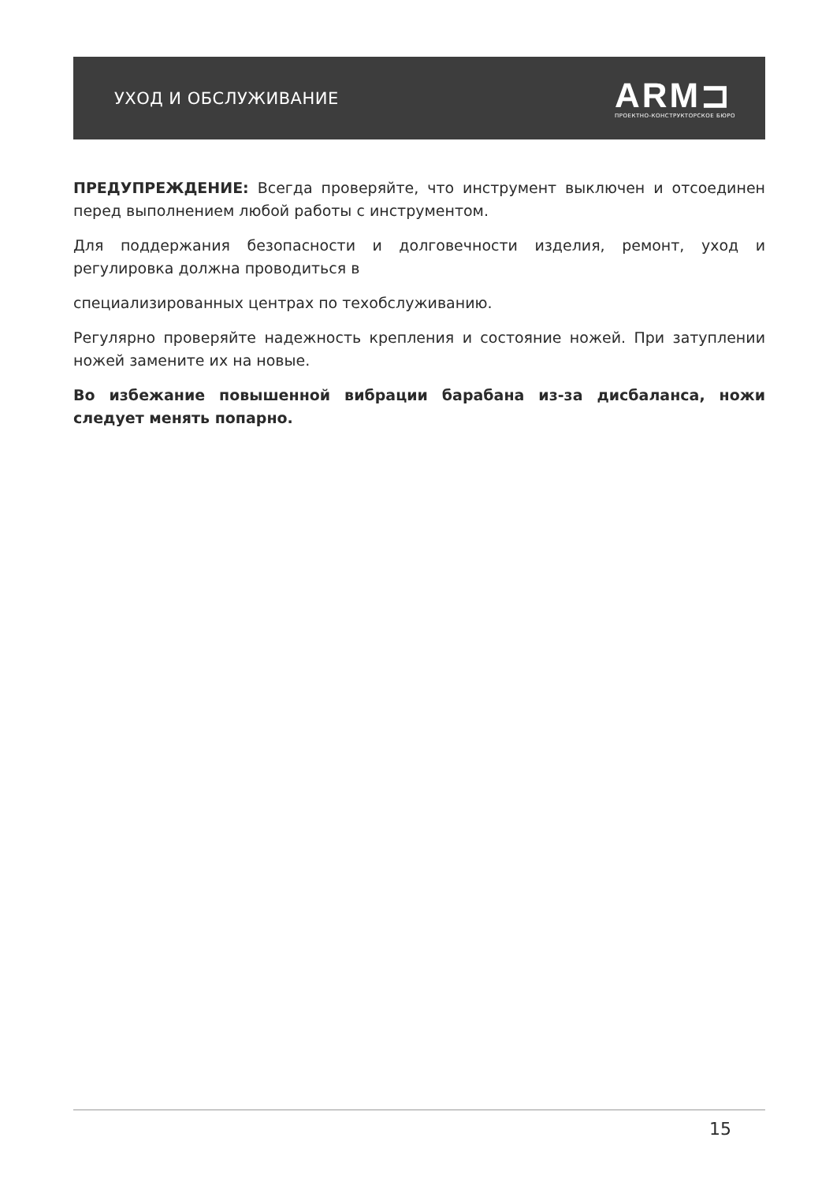УХОД И ОБСЛУЖИВАНИЕ
ARM⊐
ПРОЕКТНО-КОНСТРУКТОРСКОЕ БЮРО
ПРЕДУПРЕЖДЕНИЕ: Всегда проверяйте, что инструмент выключен и отсоединен перед выполнением любой работы с инструментом.
Для поддержания безопасности и долговечности изделия, ремонт, уход и регулировка должна проводиться в
специализированных центрах по техобслуживанию.
Регулярно проверяйте надежность крепления и состояние ножей. При затуплении ножей замените их на новые.
Во избежание повышенной вибрации барабана из-за дисбаланса, ножи следует менять попарно.
15